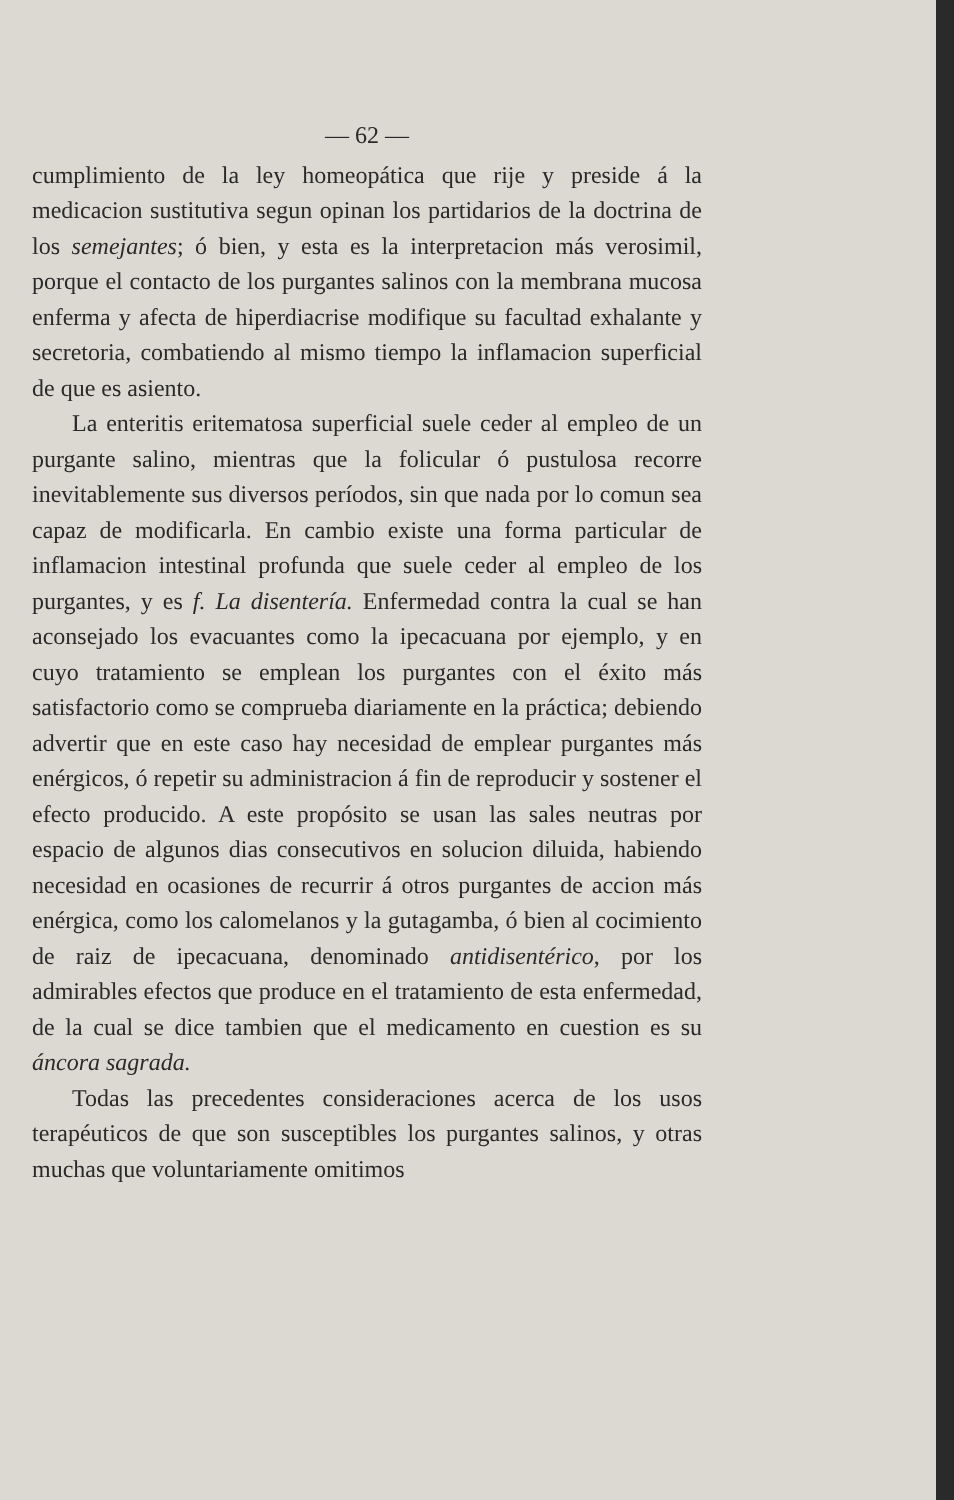— 62 —
cumplimiento de la ley homeopática que rije y preside á la medicacion sustitutiva segun opinan los partidarios de la doctrina de los semejantes; ó bien, y esta es la interpretacion más verosimil, porque el contacto de los purgantes salinos con la membrana mucosa enferma y afecta de hiperdiacrise modifique su facultad exhalante y secretoria, combatiendo al mismo tiempo la inflamacion superficial de que es asiento.
La enteritis eritematosa superficial suele ceder al empleo de un purgante salino, mientras que la folicular ó pustulosa recorre inevitablemente sus diversos períodos, sin que nada por lo comun sea capaz de modificarla. En cambio existe una forma particular de inflamacion intestinal profunda que suele ceder al empleo de los purgantes, y es f. La disentería. Enfermedad contra la cual se han aconsejado los evacuantes como la ipecacuana por ejemplo, y en cuyo tratamiento se emplean los purgantes con el éxito más satisfactorio como se comprueba diariamente en la práctica; debiendo advertir que en este caso hay necesidad de emplear purgantes más enérgicos, ó repetir su administracion á fin de reproducir y sostener el efecto producido. A este propósito se usan las sales neutras por espacio de algunos dias consecutivos en solucion diluida, habiendo necesidad en ocasiones de recurrir á otros purgantes de accion más enérgica, como los calomelanos y la gutagamba, ó bien al cocimiento de raiz de ipecacuana, denominado antidisentérico, por los admirables efectos que produce en el tratamiento de esta enfermedad, de la cual se dice tambien que el medicamento en cuestion es su áncora sagrada.
Todas las precedentes consideraciones acerca de los usos terapéuticos de que son susceptibles los purgantes salinos, y otras muchas que voluntariamente omitimos